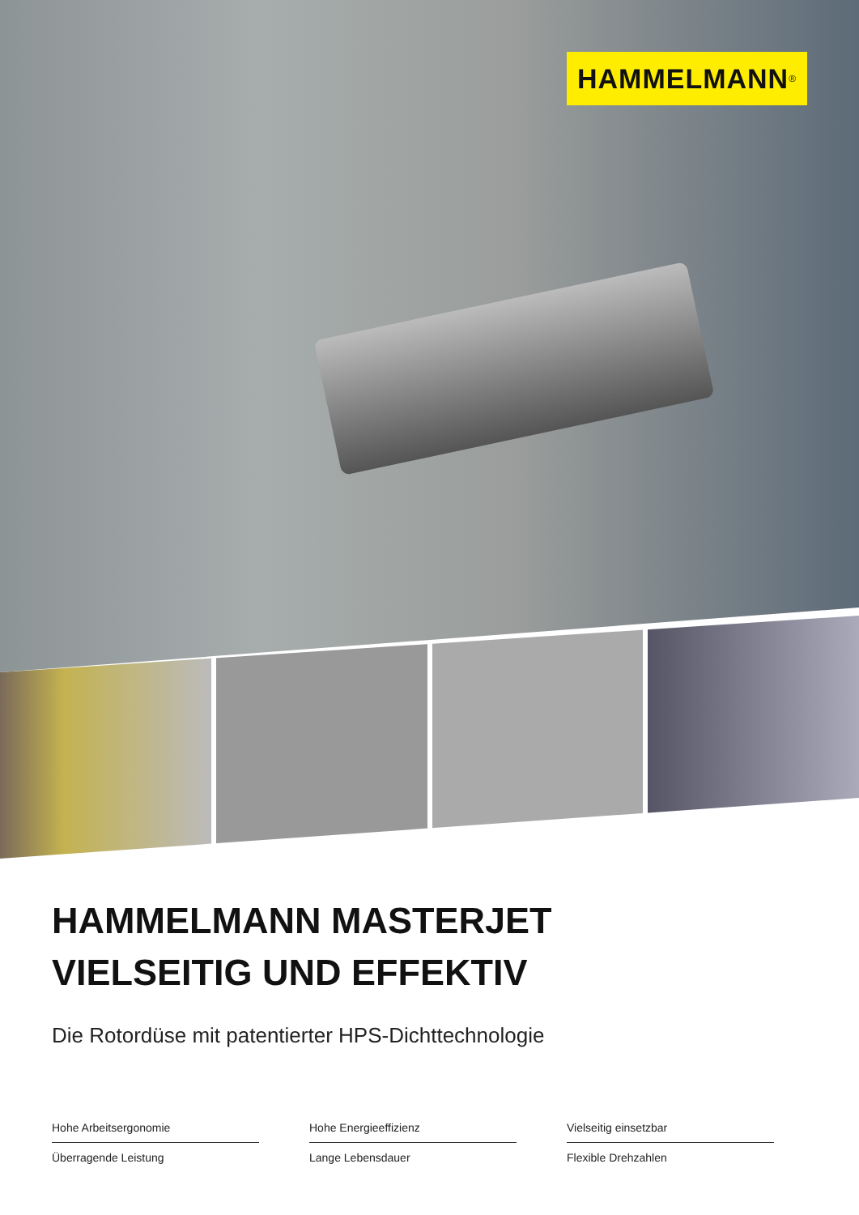HAMMELMANN<sup>®</sup>
HAMMELMANN MASTERJET
VIELSEITIG UND EFFEKTIV
Die Rotordüse mit patentierter HPS-Dichttechnologie
Hohe Arbeitsergonomie
Hohe Energieeffizienz
Vielseitig einsetzbar
Überragende Leistung
Lange Lebensdauer
Flexible Drehzahlen